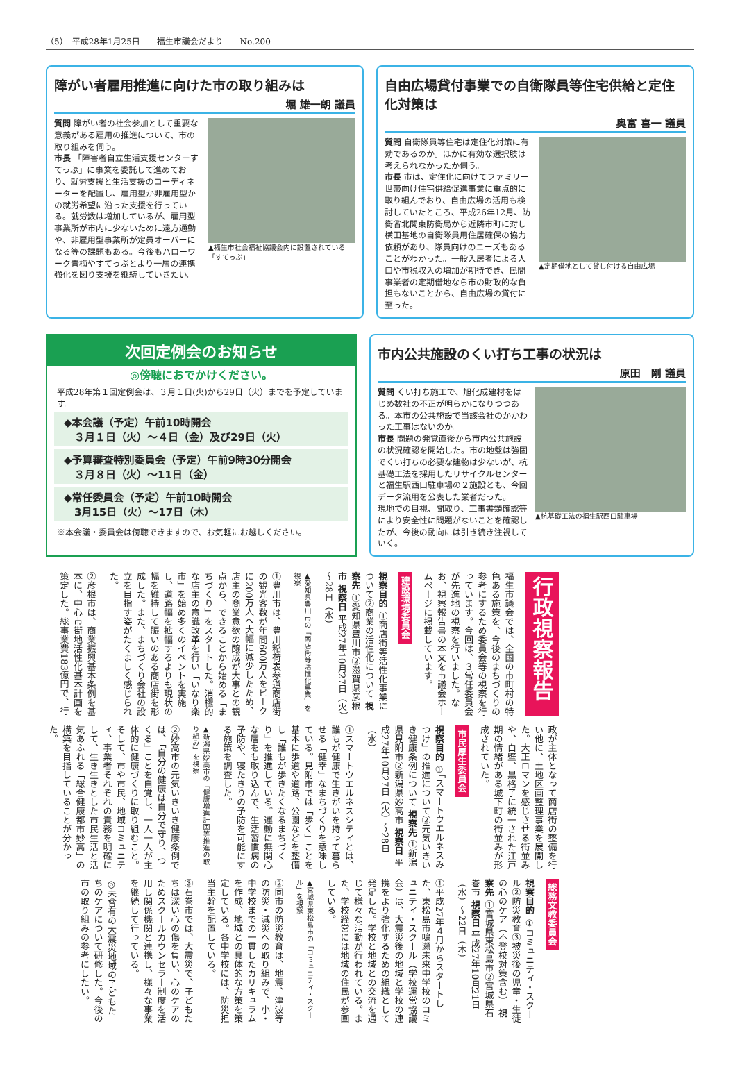（5）　平成28年1月25日　　福生市議会だより　　No.200
障がい者雇用推進に向けた市の取り組みは
堀 雄一朗 議員
質問 障がい者の社会参加として重要な意義がある雇用の推進について、市の取り組みを伺う。
市長 「障害者自立生活支援センターすてっぷ」に事業を委託して進めており、就労支援と生活支援のコーディネーターを配置し、雇用型か非雇用型かの就労希望に沿った支援を行っている。就労数は増加しているが、雇用型事業所が市内に少ないために遠方通勤や、非雇用型事業所が定員オーバーになる等の課題もある。今後もハローワーク青梅やすてっぷとより一層の連携強化を図り支援を継続していきたい。
▲福生市社会福祉協議会内に設置されている「すてっぷ」
自由広場貸付事業での自衛隊員等住宅供給と定住化対策は
奥富 喜一 議員
質問 自衛隊員等住宅は定住化対策に有効であるのか。ほかに有効な選択肢は考えられなかったか伺う。
市長 市は、定住化に向けてファミリー世帯向け住宅供給促進事業に重点的に取り組んでおり、自由広場の活用も検討していたところ、平成26年12月、防衛省北関東防衛局から近隣市町に対し横田基地の自衛隊員用住居確保の協力依頼があり、隊員向けのニーズもあることがわかった。一般入居者による人口や市税収入の増加が期待でき、民間事業者の定期借地なら市の財政的な負担もないことから、自由広場の貸付に至った。
▲定期借地として貸し付ける自由広場
次回定例会のお知らせ
◎傍聴におでかけください。
平成28年第１回定例会は、３月１日(火)から29日（火）までを予定しています。
◆本会議（予定）午前10時開会
　３月１日（火）～４日（金）及び29日（火）
◆予算審査特別委員会（予定）午前9時30分開会
　３月８日（火）～11日（金）
◆常任委員会（予定）午前10時開会
　3月15日（火）～17日（木）
※本会議・委員会は傍聴できますので、お気軽にお越しください。
市内公共施設のくい打ち工事の状況は
原田　剛 議員
質問 くい打ち施工で、旭化成建材をはじめ数社の不正が明らかになりつつある。本市の公共施設で当該会社のかかわった工事はないのか。
市長 問題の発覚直後から市内公共施設の状況確認を開始した。市の地盤は強固でくい打ちの必要な建物は少ないが、杭基礎工法を採用したリサイクルセンターと福生駅西口駐車場の２施設とも、今回データ流用を公表した業者だった。
現地での目視、聞取り、工事書類確認等により安全性に問題がないことを確認したが、今後の動向には引き続き注視していく。
▲杭基礎工法の福生駅西口駐車場
行政視察報告
福生市議会では、全国の市町村の特色ある施策を、今後のまちづくりの参考にするため委員会等の視察を行っています。今回は、３常任委員会が先進地の視察を行いました。なお、視察報告書の本文を市議会ホームページに掲載しています。
建設環境委員会
視察目的 ①商店街等活性化事業について②商業の活性化について 視察先 ①愛知県豊川市②滋賀県彦根市 視察日 平成27年10月27日（火）～28日（水）
▲愛知県豊川市の「商店街等活性化事業」を視察
①豊川市は、豊川稲荷表参道商店街の観光客数が年間600万人をピークに200万人へ大幅に減少したため、店主の商業意欲の醸成が大事との観点から、できることから始める「まちづくり」をスタートした。消極的な店主の意識改革を行い「いなり楽市」を始め多くのイベントを実施し、道路幅を拡幅するよりも現状の幅を維持して賑いのある商店街を形成した。また、まちづくり会社の設立を目指す姿がたくましく感じられた。
②彦根市は、商業振興基本条例を基本に、中心市街地活性化基本計画を策定した。総事業費183億円で、行政が主体となって商店街の整備を行い他に、土地区画整理事業を展開した。大正ロマンを感じさせる街並みや、白壁、黒格子に統一された江戸期の情緒がある城下町の街並みが形成されていた。
市民厚生委員会
視察目的 ①「スマートウエルネスみつけ」の推進について②元気いきいき健康条例について 視察先 ①新潟県見附市②新潟県妙高市 視察日 平成27年10月27日（火）～28日（水）
①スマートウエルネスシティとは、誰もが健康で生きがいを持って暮らせる「健幸」なまちづくりを意味している。見附市では「歩く」ことを基本に歩道や道路、公園などを整備し「誰もが歩きたくなるまちづくり」を推進している。運動に無関心な層をも取り込んで、生活習慣病の予防や、寝たきりの予防を可能にする施策を調査した。
▲新潟県妙高市の「健康増進計画等推進の取り組み」を視察
②妙高市の元気いきいき健康条例では、「自分の健康は自分で守り、つくる」ことを自覚し、一人一人が主体的に健康づくりに取り組むこと。そして、市や市民、地域コミュニティ、事業者それぞれの責務を明確にして、生き生きとした市民生活と活気あふれる「総合健康都市妙高」の構築を目指していることが分かった。
総務文教委員会
視察目的 ①コミュニティ・スクール②防災教育③被災後の児童・生徒の心のケア（不登校対策含む） 視察先 ①宮城県東松島市②宮城県石巻市 視察日 平成27年10月21日（水）～22日（木）
①平成27年４月からスタートした、東松島市鳴瀬未来中学校のコミュニティ・スクール（学校運営協議会）は、大震災後の地域と学校の連携をより強化するための組織として発足した。学校と地域との交流を通じて様々な活動が行われている。また、学校経営には地域の住民が参画している。
▲宮城県東松島市の「コミュニティ・スクール」を視察
②同市の防災教育は、地震、津波等の防災・減災への取り組みで、小・中学校までの一貫したカリキュラムを作成、地域との具体的な方策を策定している。各中学校には、防災担当主幹を配置している。
③石巻市では、大震災で、子どもたちは深い心の傷を負い、心のケアのためスクールカウンセラー制度を活用し関係機関と連携し、様々な事業を継続して行っている。
◎未曾有の大震災地域の子どもたちのケアについて研修した。今後の市の取り組みの参考にしたい。